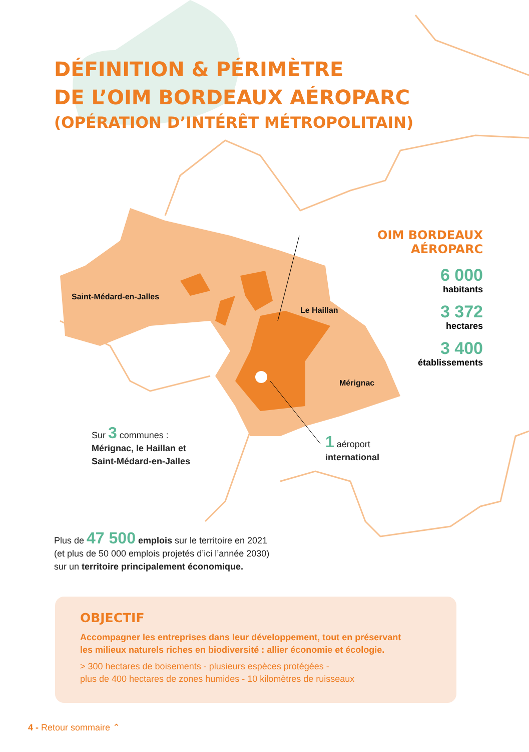DÉFINITION & PÉRIMÈTRE
DE L’OIM BORDEAUX AÉROPARC
(OPÉRATION D’INTÉRÊT MÉTROPOLITAIN)
Saint-Médard-en-Jalles
Le Haillan
Mérignac
OIM BORDEAUX AÉROPARC
6 000
habitants
3 372
hectares
3 400
établissements
Sur 3 communes :
Mérignac, le Haillan et
Saint-Médard-en-Jalles
1 aéroport
international
Plus de 47 500 emplois sur le territoire en 2021
(et plus de 50 000 emplois projetés d’ici l’année 2030)
sur un territoire principalement économique.
OBJECTIF
Accompagner les entreprises dans leur développement, tout en préservant
les milieux naturels riches en biodiversité : allier économie et écologie.
> 300 hectares de boisements - plusieurs espèces protégées -
plus de 400 hectares de zones humides - 10 kilomètres de ruisseaux
4 - Retour sommaire ⌃